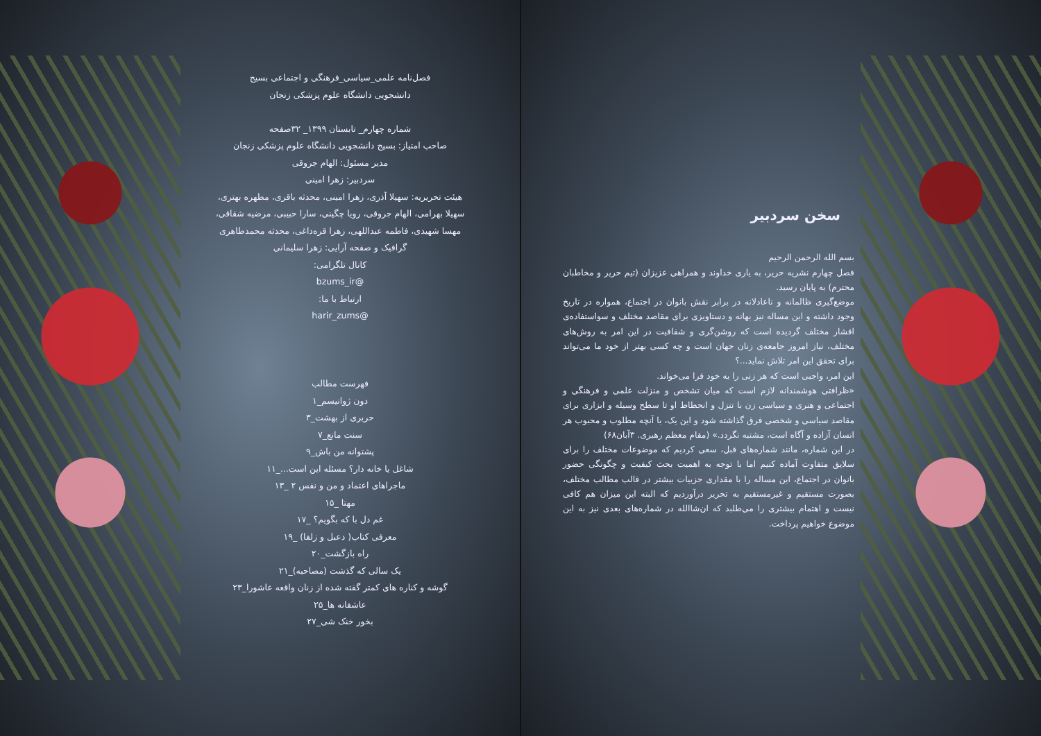فصل‌نامه علمی_سیاسی_فرهنگی و اجتماعی بسیج
دانشجویی دانشگاه علوم پزشکی زنجان
شماره چهارم_ تابستان ۱۳۹۹_ ۳۲صفحه
صاحب امتیاز: بسیج دانشجویی دانشگاه علوم پزشکی زنجان
مدیر مسئول: الهام جروقی
سردبیر: زهرا امینی
هیئت تحریریه: سهیلا آذری، زهرا امینی، محدثه باقری، مطهره بهتری، سهیلا بهرامی، الهام جروقی، رویا چگینی، سارا حبیبی، مرضیه شقاقی، مهسا شهیدی، فاطمه عبداللهی، زهرا قره‌داغی، محدثه محمدطاهری
گرافیک و صفحه آرایی: زهرا سلیمانی
کانال تلگرامی:
@bzums_ir
ارتباط با ما:
@harir_zums
فهرست مطالب
دون ژوانیسم_۱
حریری از بهشت_۳
سنت مانع_۷
پشتوانه من باش_۹
شاغل یا خانه دار؟ مسئله این است..._۱۱
ماجراهای اعتماد و من و نفس ۲ _۱۳
مهتا _۱۵
غم دل با که بگویم؟ _۱۷
معرفی کتاب( دعبل و زلفا) _۱۹
راه بازگشت_۲۰
یک سالی که گذشت (مصاحبه)_۲۱
گوشه و کناره های کمتر گفته شده از زنان واقعه عاشورا_۲۳
عاشقانه ها_۲۵
بخور خنک شی_۲۷
سخن سردبیر
بسم الله الرحمن الرحیم
فصل چهارم نشریه حریر، به یاری خداوند و همراهی عزیزان (تیم حریر و مخاطبان محترم) به پایان رسید.
موضع‌گیری ظالمانه و ناعادلانه در برابر نقش بانوان در اجتماع، همواره در تاریخ وجود داشته و این مساله نیز بهانه و دستاویزی برای مقاصد مختلف و سواستفاده‌ی اقشار مختلف گردیده است که روشن‌گری و شفافیت در این امر به روش‌های مختلف، نیاز امروز جامعه‌ی زنان جهان است و چه کسی بهتر از خود ما می‌تواند برای تحقق این امر تلاش نماید...؟
این امر، واجبی است که هر زنی را به خود فرا می‌خواند.
«ظرافتی هوشمندانه لازم است که میان تشخص و منزلت علمی و فرهنگی و اجتماعی و هنری و سیاسی زن با تنزل و انحطاط او تا سطح وسیله و ابزاری برای مقاصد سیاسی و شخصی فرق گذاشته شود و این یک، با آنچه مطلوب و محبوب هر انسان آزاده و آگاه است، مشتبه نگردد.» (مقام معظم رهبری. ۳آبان۶۸)
در این شماره، مانند شماره‌های قبل، سعی کردیم که موضوعات مختلف را برای سلایق متفاوت آماده کنیم اما با توجه به اهمیت بحث کیفیت و چگونگی حضور بانوان در اجتماع، این مساله را با مقداری جزییات بیشتر در قالب مطالب مختلف، بصورت مستقیم و غیرمستقیم به تحریر درآوردیم که البته این میزان هم کافی نیست و اهتمام بیشتری را می‌طلبد که ان‌شاالله در شماره‌های بعدی نیز به این موضوع خواهیم پرداخت.